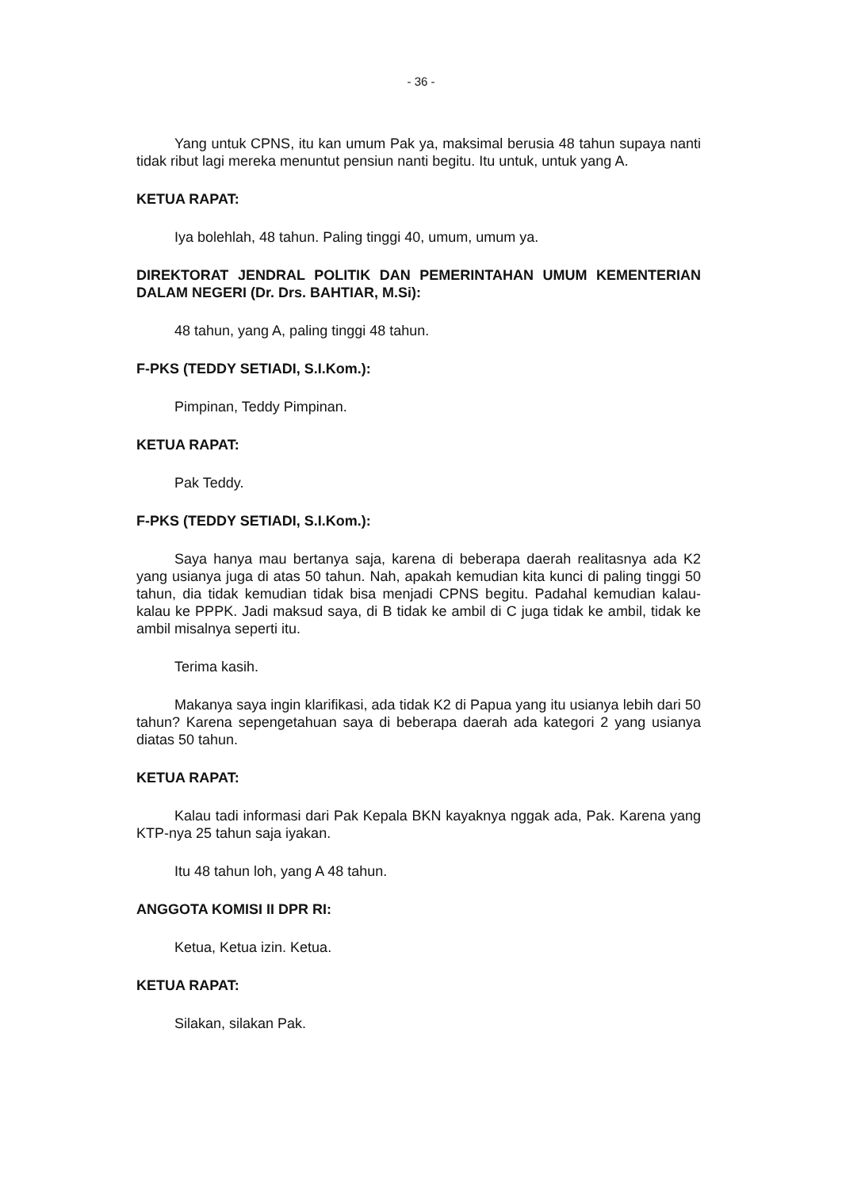- 36 -
Yang untuk CPNS, itu kan umum Pak ya, maksimal berusia 48 tahun supaya nanti tidak ribut lagi mereka menuntut pensiun nanti begitu. Itu untuk, untuk yang A.
KETUA RAPAT:
Iya bolehlah, 48 tahun. Paling tinggi 40, umum, umum ya.
DIREKTORAT JENDRAL POLITIK DAN PEMERINTAHAN UMUM KEMENTERIAN DALAM NEGERI (Dr. Drs. BAHTIAR, M.Si):
48 tahun, yang A, paling tinggi 48 tahun.
F-PKS (TEDDY SETIADI, S.I.Kom.):
Pimpinan, Teddy Pimpinan.
KETUA RAPAT:
Pak Teddy.
F-PKS (TEDDY SETIADI, S.I.Kom.):
Saya hanya mau bertanya saja, karena di beberapa daerah realitasnya ada K2 yang usianya juga di atas 50 tahun. Nah, apakah kemudian kita kunci di paling tinggi 50 tahun, dia tidak kemudian tidak bisa menjadi CPNS begitu. Padahal kemudian kalau-kalau ke PPPK. Jadi maksud saya, di B tidak ke ambil di C juga tidak ke ambil, tidak ke ambil misalnya seperti itu.
Terima kasih.
Makanya saya ingin klarifikasi, ada tidak K2 di Papua yang itu usianya lebih dari 50 tahun? Karena sepengetahuan saya di beberapa daerah ada kategori 2 yang usianya diatas 50 tahun.
KETUA RAPAT:
Kalau tadi informasi dari Pak Kepala BKN kayaknya nggak ada, Pak. Karena yang KTP-nya 25 tahun saja iyakan.
Itu 48 tahun loh, yang A 48 tahun.
ANGGOTA KOMISI II DPR RI:
Ketua, Ketua izin. Ketua.
KETUA RAPAT:
Silakan, silakan Pak.